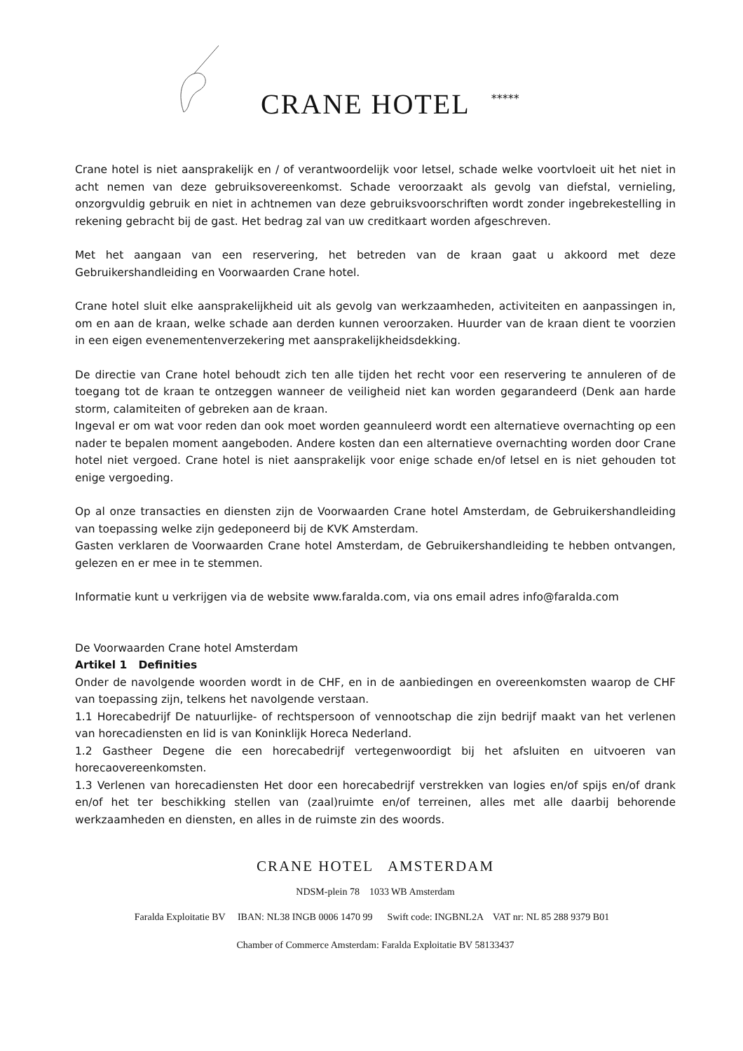CRANE HOTEL
*****
Crane hotel is niet aansprakelijk en / of verantwoordelijk voor letsel, schade welke voortvloeit uit het niet in acht nemen van deze gebruiksovereenkomst. Schade veroorzaakt als gevolg van diefstal, vernieling, onzorgvuldig gebruik en niet in achtnemen van deze gebruiksvoorschriften wordt zonder ingebrekestelling in rekening gebracht bij de gast. Het bedrag zal van uw creditkaart worden afgeschreven.
Met het aangaan van een reservering, het betreden van de kraan gaat u akkoord met deze Gebruikershandleiding en Voorwaarden Crane hotel.
Crane hotel sluit elke aansprakelijkheid uit als gevolg van werkzaamheden, activiteiten en aanpassingen in, om en aan de kraan, welke schade aan derden kunnen veroorzaken. Huurder van de kraan dient te voorzien in een eigen evenementenverzekering met aansprakelijkheidsdekking.
De directie van Crane hotel behoudt zich ten alle tijden het recht voor een reservering te annuleren of de toegang tot de kraan te ontzeggen wanneer de veiligheid niet kan worden gegarandeerd (Denk aan harde storm, calamiteiten of gebreken aan de kraan.
Ingeval er om wat voor reden dan ook moet worden geannuleerd wordt een alternatieve overnachting op een nader te bepalen moment aangeboden. Andere kosten dan een alternatieve overnachting worden door Crane hotel niet vergoed. Crane hotel is niet aansprakelijk voor enige schade en/of letsel en is niet gehouden tot enige vergoeding.
Op al onze transacties en diensten zijn de Voorwaarden Crane hotel Amsterdam, de Gebruikershandleiding van toepassing welke zijn gedeponeerd bij de KVK Amsterdam.
Gasten verklaren de Voorwaarden Crane hotel Amsterdam, de Gebruikershandleiding te hebben ontvangen, gelezen en er mee in te stemmen.
Informatie kunt u verkrijgen via de website www.faralda.com, via ons email adres info@faralda.com
De Voorwaarden Crane hotel Amsterdam
Artikel 1 Definities
Onder de navolgende woorden wordt in de CHF, en in de aanbiedingen en overeenkomsten waarop de CHF van toepassing zijn, telkens het navolgende verstaan.
1.1 Horecabedrijf De natuurlijke- of rechtspersoon of vennootschap die zijn bedrijf maakt van het verlenen van horecadiensten en lid is van Koninklijk Horeca Nederland.
1.2 Gastheer Degene die een horecabedrijf vertegenwoordigt bij het afsluiten en uitvoeren van horecaovereenkomsten.
1.3 Verlenen van horecadiensten Het door een horecabedrijf verstrekken van logies en/of spijs en/of drank en/of het ter beschikking stellen van (zaal)ruimte en/of terreinen, alles met alle daarbij behorende werkzaamheden en diensten, en alles in de ruimste zin des woords.
CRANE HOTEL AMSTERDAM
NDSM-plein 78 1033 WB Amsterdam
Faralda Exploitatie BV IBAN: NL38 INGB 0006 1470 99 Swift code: INGBNL2A VAT nr: NL 85 288 9379 B01
Chamber of Commerce Amsterdam: Faralda Exploitatie BV 58133437